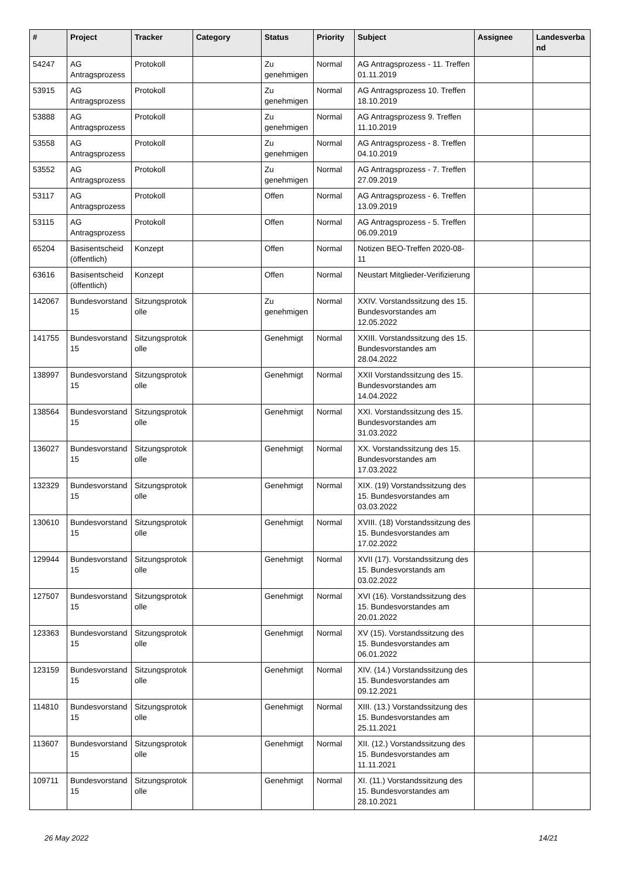| # | Project | Tracker | Category | Status | Priority | Subject | Assignee | Landesverband |
| --- | --- | --- | --- | --- | --- | --- | --- | --- |
| 54247 | AG Antragsprozess | Protokoll | | Zu genehmigen | Normal | AG Antragsprozess - 11. Treffen 01.11.2019 | | |
| 53915 | AG Antragsprozess | Protokoll | | Zu genehmigen | Normal | AG Antragsprozess 10. Treffen 18.10.2019 | | |
| 53888 | AG Antragsprozess | Protokoll | | Zu genehmigen | Normal | AG Antragsprozess 9. Treffen 11.10.2019 | | |
| 53558 | AG Antragsprozess | Protokoll | | Zu genehmigen | Normal | AG Antragsprozess - 8. Treffen 04.10.2019 | | |
| 53552 | AG Antragsprozess | Protokoll | | Zu genehmigen | Normal | AG Antragsprozess - 7. Treffen 27.09.2019 | | |
| 53117 | AG Antragsprozess | Protokoll | | Offen | Normal | AG Antragsprozess - 6. Treffen 13.09.2019 | | |
| 53115 | AG Antragsprozess | Protokoll | | Offen | Normal | AG Antragsprozess - 5. Treffen 06.09.2019 | | |
| 65204 | Basisentscheid (öffentlich) | Konzept | | Offen | Normal | Notizen BEO-Treffen 2020-08-11 | | |
| 63616 | Basisentscheid (öffentlich) | Konzept | | Offen | Normal | Neustart Mitglieder-Verifizierung | | |
| 142067 | Bundesvorstand 15 | Sitzungsprotokolle | | Zu genehmigen | Normal | XXIV. Vorstandssitzung des 15. Bundesvorstandes am 12.05.2022 | | |
| 141755 | Bundesvorstand 15 | Sitzungsprotokolle | | Genehmigt | Normal | XXIII. Vorstandssitzung des 15. Bundesvorstandes am 28.04.2022 | | |
| 138997 | Bundesvorstand 15 | Sitzungsprotokolle | | Genehmigt | Normal | XXII Vorstandssitzung des 15. Bundesvorstandes am 14.04.2022 | | |
| 138564 | Bundesvorstand 15 | Sitzungsprotokolle | | Genehmigt | Normal | XXI. Vorstandssitzung des 15. Bundesvorstandes am 31.03.2022 | | |
| 136027 | Bundesvorstand 15 | Sitzungsprotokolle | | Genehmigt | Normal | XX. Vorstandssitzung des 15. Bundesvorstandes am 17.03.2022 | | |
| 132329 | Bundesvorstand 15 | Sitzungsprotokolle | | Genehmigt | Normal | XIX. (19) Vorstandssitzung des 15. Bundesvorstandes am 03.03.2022 | | |
| 130610 | Bundesvorstand 15 | Sitzungsprotokolle | | Genehmigt | Normal | XVIII. (18) Vorstandssitzung des 15. Bundesvorstandes am 17.02.2022 | | |
| 129944 | Bundesvorstand 15 | Sitzungsprotokolle | | Genehmigt | Normal | XVII (17). Vorstandssitzung des 15. Bundesvorstands am 03.02.2022 | | |
| 127507 | Bundesvorstand 15 | Sitzungsprotokolle | | Genehmigt | Normal | XVI (16). Vorstandssitzung des 15. Bundesvorstandes am 20.01.2022 | | |
| 123363 | Bundesvorstand 15 | Sitzungsprotokolle | | Genehmigt | Normal | XV (15). Vorstandssitzung des 15. Bundesvorstandes am 06.01.2022 | | |
| 123159 | Bundesvorstand 15 | Sitzungsprotokolle | | Genehmigt | Normal | XIV. (14.) Vorstandssitzung des 15. Bundesvorstandes am 09.12.2021 | | |
| 114810 | Bundesvorstand 15 | Sitzungsprotokolle | | Genehmigt | Normal | XIII. (13.) Vorstandssitzung des 15. Bundesvorstandes am 25.11.2021 | | |
| 113607 | Bundesvorstand 15 | Sitzungsprotokolle | | Genehmigt | Normal | XII. (12.) Vorstandssitzung des 15. Bundesvorstandes am 11.11.2021 | | |
| 109711 | Bundesvorstand 15 | Sitzungsprotokolle | | Genehmigt | Normal | XI. (11.) Vorstandssitzung des 15. Bundesvorstandes am 28.10.2021 | | |
26 May 2022 14/21